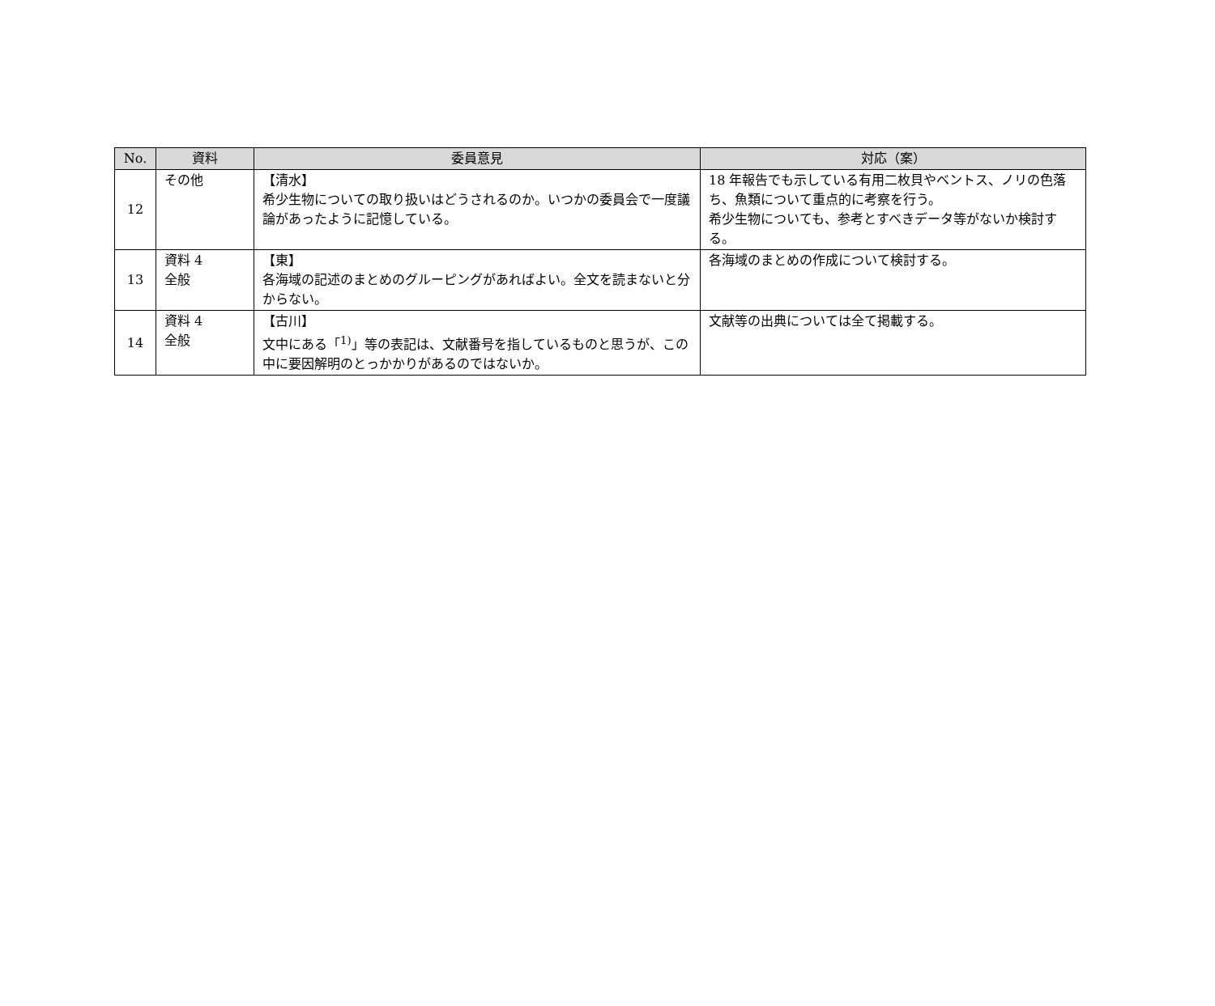| No. | 資料 | 委員意見 | 対応（案） |
| --- | --- | --- | --- |
| 12 | その他 | 【清水】 希少生物についての取り扱いはどうされるのか。いつかの委員会で一度議論があったように記憶している。 | 18 年報告でも示している有用二枚貝やベントス、ノリの色落ち、魚類について重点的に考察を行う。 希少生物についても、参考とすべきデータ等がないか検討する。 |
| 13 | 資料 4 全般 | 【東】 各海域の記述のまとめのグルーピングがあればよい。全文を読まないと分からない。 | 各海域のまとめの作成について検討する。 |
| 14 | 資料 4 全般 | 【古川】 文中にある「<sup>1)</sup>」等の表記は、文献番号を指しているものと思うが、この中に要因解明のとっかかりがあるのではないか。 | 文献等の出典については全て掲載する。 |